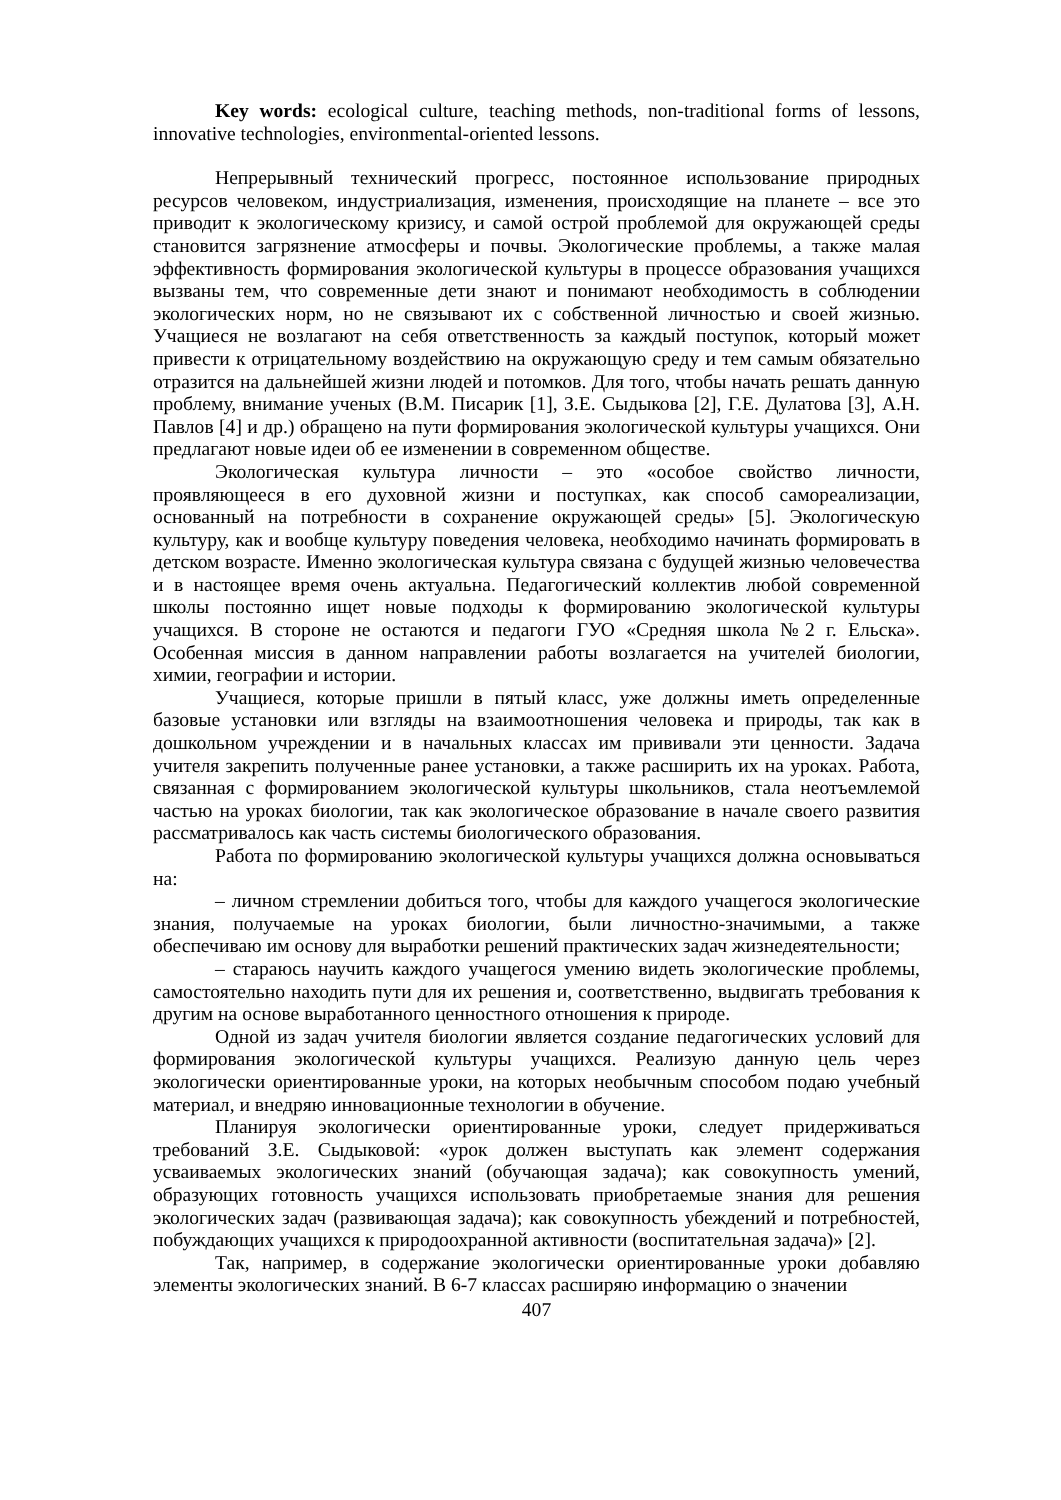Key words: ecological culture, teaching methods, non-traditional forms of lessons, innovative technologies, environmental-oriented lessons.
Непрерывный технический прогресс, постоянное использование природных ресурсов человеком, индустриализация, изменения, происходящие на планете – все это приводит к экологическому кризису, и самой острой проблемой для окружающей среды становится загрязнение атмосферы и почвы. Экологические проблемы, а также малая эффективность формирования экологической культуры в процессе образования учащихся вызваны тем, что современные дети знают и понимают необходимость в соблюдении экологических норм, но не связывают их с собственной личностью и своей жизнью. Учащиеся не возлагают на себя ответственность за каждый поступок, который может привести к отрицательному воздействию на окружающую среду и тем самым обязательно отразится на дальнейшей жизни людей и потомков. Для того, чтобы начать решать данную проблему, внимание ученых (В.М. Писарик [1], З.Е. Сыдыкова [2], Г.Е. Дулатова [3], А.Н. Павлов [4] и др.) обращено на пути формирования экологической культуры учащихся. Они предлагают новые идеи об ее изменении в современном обществе.
Экологическая культура личности – это «особое свойство личности, проявляющееся в его духовной жизни и поступках, как способ самореализации, основанный на потребности в сохранение окружающей среды» [5]. Экологическую культуру, как и вообще культуру поведения человека, необходимо начинать формировать в детском возрасте. Именно экологическая культура связана с будущей жизнью человечества и в настоящее время очень актуальна. Педагогический коллектив любой современной школы постоянно ищет новые подходы к формированию экологической культуры учащихся. В стороне не остаются и педагоги ГУО «Средняя школа №2 г. Ельска». Особенная миссия в данном направлении работы возлагается на учителей биологии, химии, географии и истории.
Учащиеся, которые пришли в пятый класс, уже должны иметь определенные базовые установки или взгляды на взаимоотношения человека и природы, так как в дошкольном учреждении и в начальных классах им прививали эти ценности. Задача учителя закрепить полученные ранее установки, а также расширить их на уроках. Работа, связанная с формированием экологической культуры школьников, стала неотъемлемой частью на уроках биологии, так как экологическое образование в начале своего развития рассматривалось как часть системы биологического образования.
Работа по формированию экологической культуры учащихся должна основываться на:
– личном стремлении добиться того, чтобы для каждого учащегося экологические знания, получаемые на уроках биологии, были личностно-значимыми, а также обеспечиваю им основу для выработки решений практических задач жизнедеятельности;
– стараюсь научить каждого учащегося умению видеть экологические проблемы, самостоятельно находить пути для их решения и, соответственно, выдвигать требования к другим на основе выработанного ценностного отношения к природе.
Одной из задач учителя биологии является создание педагогических условий для формирования экологической культуры учащихся. Реализую данную цель через экологически ориентированные уроки, на которых необычным способом подаю учебный материал, и внедряю инновационные технологии в обучение.
Планируя экологически ориентированные уроки, следует придерживаться требований З.Е. Сыдыковой: «урок должен выступать как элемент содержания усваиваемых экологических знаний (обучающая задача); как совокупность умений, образующих готовность учащихся использовать приобретаемые знания для решения экологических задач (развивающая задача); как совокупность убеждений и потребностей, побуждающих учащихся к природоохранной активности (воспитательная задача)» [2].
Так, например, в содержание экологически ориентированные уроки добавляю элементы экологических знаний. В 6-7 классах расширяю информацию о значении
407